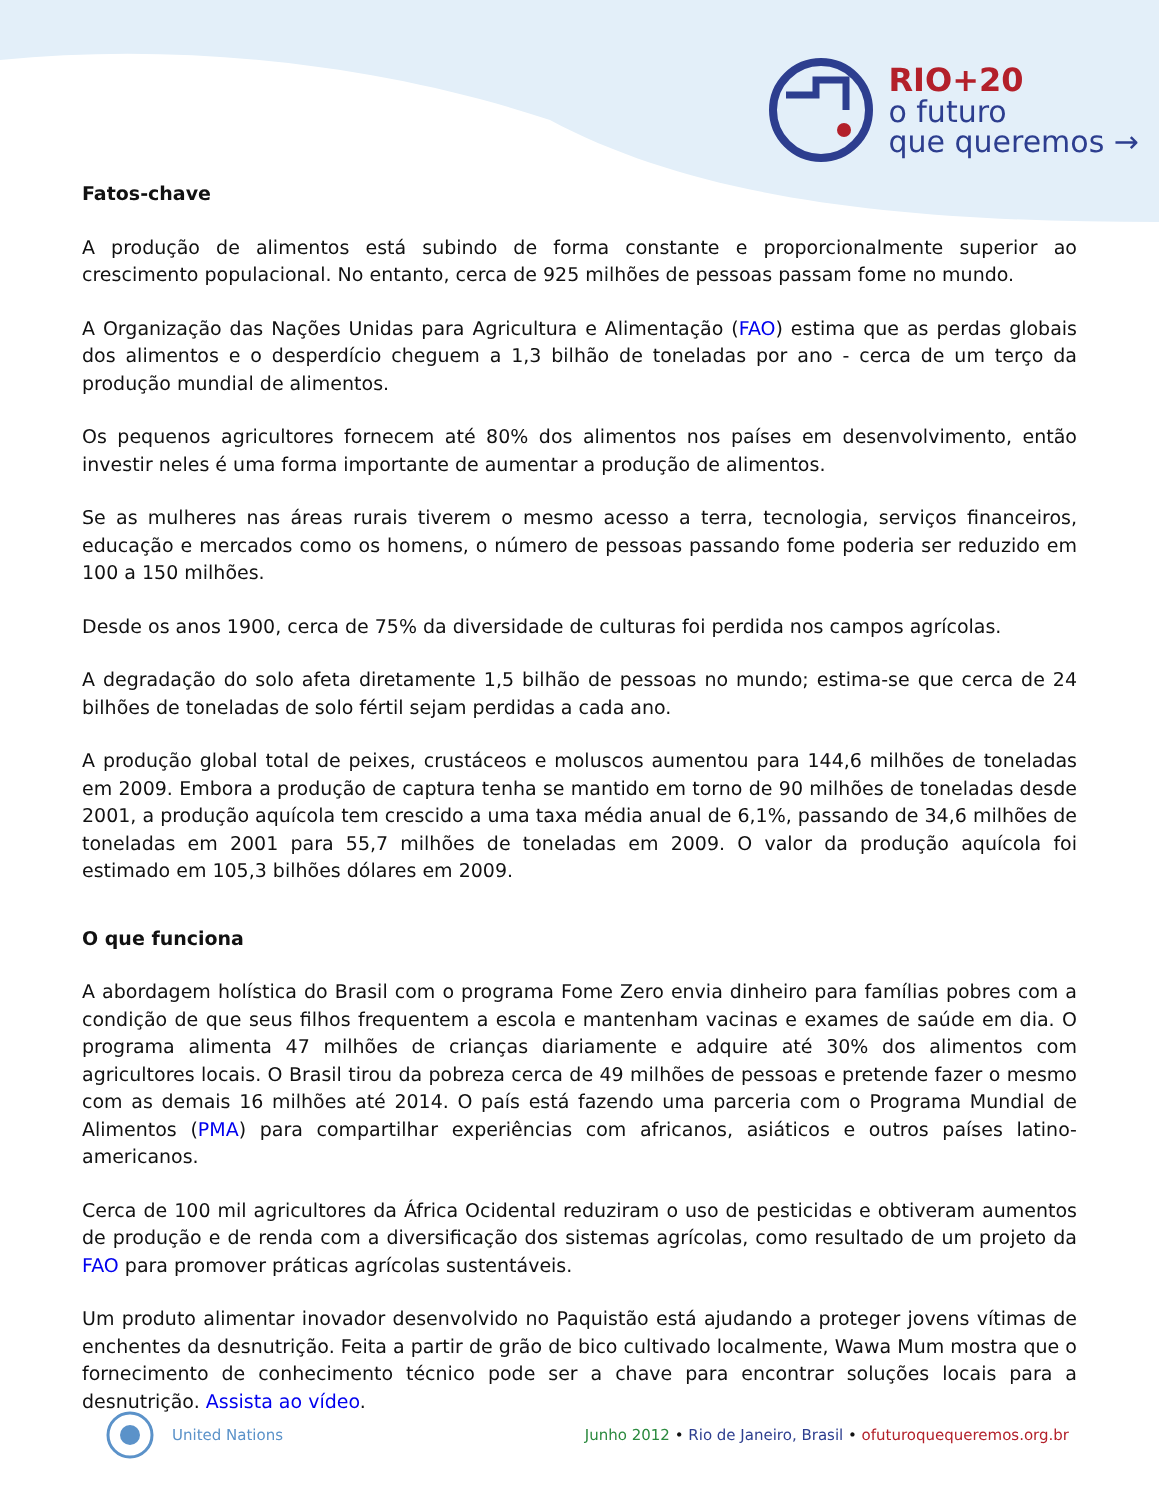RIO+20
o futuro
que queremos →
Fatos-chave
A produção de alimentos está subindo de forma constante e proporcionalmente superior ao crescimento populacional. No entanto, cerca de 925 milhões de pessoas passam fome no mundo.
A Organização das Nações Unidas para Agricultura e Alimentação (FAO) estima que as perdas globais dos alimentos e o desperdício cheguem a 1,3 bilhão de toneladas por ano - cerca de um terço da produção mundial de alimentos.
Os pequenos agricultores fornecem até 80% dos alimentos nos países em desenvolvimento, então investir neles é uma forma importante de aumentar a produção de alimentos.
Se as mulheres nas áreas rurais tiverem o mesmo acesso a terra, tecnologia, serviços financeiros, educação e mercados como os homens, o número de pessoas passando fome poderia ser reduzido em 100 a 150 milhões.
Desde os anos 1900, cerca de 75% da diversidade de culturas foi perdida nos campos agrícolas.
A degradação do solo afeta diretamente 1,5 bilhão de pessoas no mundo; estima-se que cerca de 24 bilhões de toneladas de solo fértil sejam perdidas a cada ano.
A produção global total de peixes, crustáceos e moluscos aumentou para 144,6 milhões de toneladas em 2009. Embora a produção de captura tenha se mantido em torno de 90 milhões de toneladas desde 2001, a produção aquícola tem crescido a uma taxa média anual de 6,1%, passando de 34,6 milhões de toneladas em 2001 para 55,7 milhões de toneladas em 2009. O valor da produção aquícola foi estimado em 105,3 bilhões dólares em 2009.
O que funciona
A abordagem holística do Brasil com o programa Fome Zero envia dinheiro para famílias pobres com a condição de que seus filhos frequentem a escola e mantenham vacinas e exames de saúde em dia. O programa alimenta 47 milhões de crianças diariamente e adquire até 30% dos alimentos com agricultores locais. O Brasil tirou da pobreza cerca de 49 milhões de pessoas e pretende fazer o mesmo com as demais 16 milhões até 2014. O país está fazendo uma parceria com o Programa Mundial de Alimentos (PMA) para compartilhar experiências com africanos, asiáticos e outros países latino-americanos.
Cerca de 100 mil agricultores da África Ocidental reduziram o uso de pesticidas e obtiveram aumentos de produção e de renda com a diversificação dos sistemas agrícolas, como resultado de um projeto da FAO para promover práticas agrícolas sustentáveis.
Um produto alimentar inovador desenvolvido no Paquistão está ajudando a proteger jovens vítimas de enchentes da desnutrição. Feita a partir de grão de bico cultivado localmente, Wawa Mum mostra que o fornecimento de conhecimento técnico pode ser a chave para encontrar soluções locais para a desnutrição. Assista ao vídeo.
United Nations
Junho 2012 • Rio de Janeiro, Brasil • ofuturoquequeremos.org.br